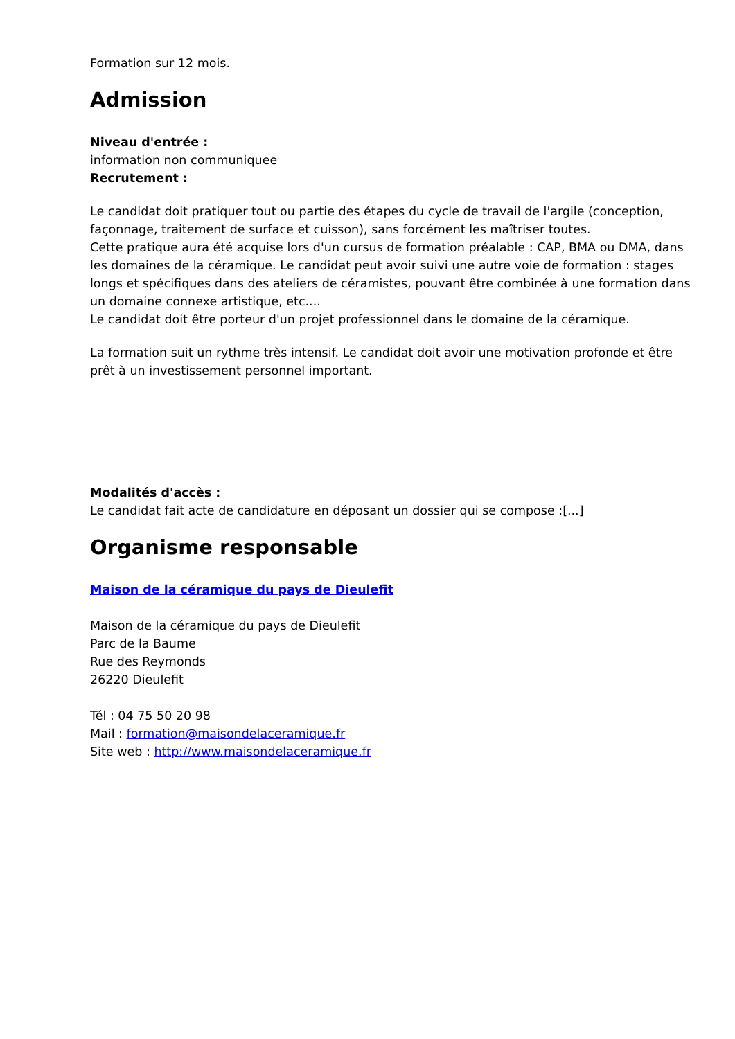Formation sur 12 mois.
Admission
Niveau d'entrée :
information non communiquee
Recrutement :
Le candidat doit pratiquer tout ou partie des étapes du cycle de travail de l'argile (conception, façonnage, traitement de surface et cuisson), sans forcément les maîtriser toutes.
Cette pratique aura été acquise lors d'un cursus de formation préalable : CAP, BMA ou DMA, dans les domaines de la céramique. Le candidat peut avoir suivi une autre voie de formation : stages longs et spécifiques dans des ateliers de céramistes, pouvant être combinée à une formation dans un domaine connexe artistique, etc....
Le candidat doit être porteur d'un projet professionnel dans le domaine de la céramique.
La formation suit un rythme très intensif. Le candidat doit avoir une motivation profonde et être prêt à un investissement personnel important.
Modalités d'accès :
Le candidat fait acte de candidature en déposant un dossier qui se compose :[...]
Organisme responsable
Maison de la céramique du pays de Dieulefit
Maison de la céramique du pays de Dieulefit
Parc de la Baume
Rue des Reymonds
26220 Dieulefit
Tél : 04 75 50 20 98
Mail : formation@maisondelaceramique.fr
Site web : http://www.maisondelaceramique.fr